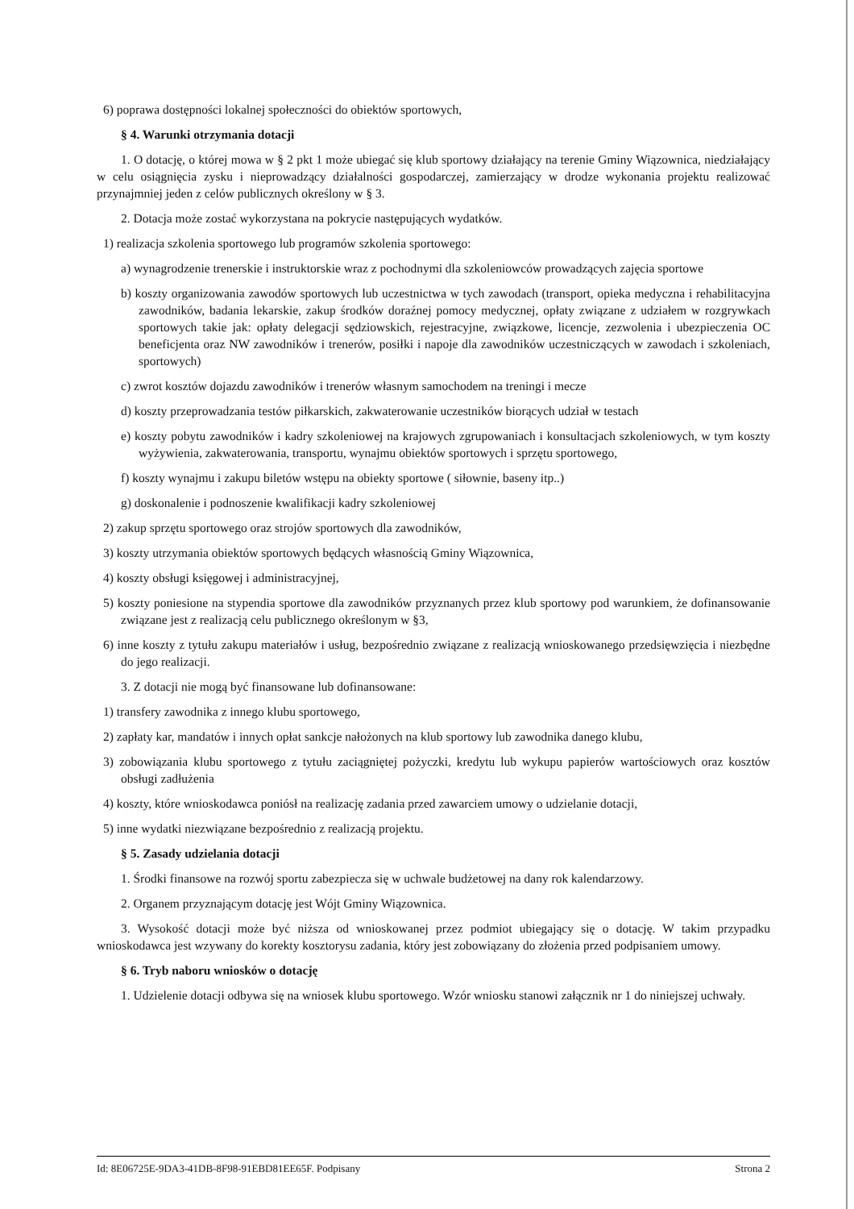6) poprawa dostępności lokalnej społeczności do obiektów sportowych,
§ 4. Warunki otrzymania dotacji
1. O dotację, o której mowa w § 2 pkt 1 może ubiegać się klub sportowy działający na terenie Gminy Wiązownica, niedziałający w celu osiągnięcia zysku i nieprowadzący działalności gospodarczej, zamierzający w drodze wykonania projektu realizować przynajmniej jeden z celów publicznych określony w § 3.
2. Dotacja może zostać wykorzystana na pokrycie następujących wydatków.
1) realizacja szkolenia sportowego lub programów szkolenia sportowego:
a) wynagrodzenie trenerskie i instruktorskie wraz z pochodnymi dla szkoleniowców prowadzących zajęcia sportowe
b) koszty organizowania zawodów sportowych lub uczestnictwa w tych zawodach (transport, opieka medyczna i rehabilitacyjna zawodników, badania lekarskie, zakup środków doraźnej pomocy medycznej, opłaty związane z udziałem w rozgrywkach sportowych takie jak: opłaty delegacji sędziowskich, rejestracyjne, związkowe, licencje, zezwolenia i ubezpieczenia OC beneficjenta oraz NW zawodników i trenerów, posiłki i napoje dla zawodników uczestniczących w zawodach i szkoleniach, sportowych)
c) zwrot kosztów dojazdu zawodników i trenerów własnym samochodem na treningi i mecze
d) koszty przeprowadzania testów piłkarskich, zakwaterowanie uczestników biorących udział w testach
e) koszty pobytu zawodników i kadry szkoleniowej na krajowych zgrupowaniach i konsultacjach szkoleniowych, w tym koszty wyżywienia, zakwaterowania, transportu, wynajmu obiektów sportowych i sprzętu sportowego,
f) koszty wynajmu i zakupu biletów wstępu na obiekty sportowe ( siłownie, baseny itp..)
g) doskonalenie i podnoszenie kwalifikacji kadry szkoleniowej
2) zakup sprzętu sportowego oraz strojów sportowych dla zawodników,
3) koszty utrzymania obiektów sportowych będących własnością Gminy Wiązownica,
4) koszty obsługi księgowej i administracyjnej,
5) koszty poniesione na stypendia sportowe dla zawodników przyznanych przez klub sportowy pod warunkiem, że dofinansowanie związane jest z realizacją celu publicznego określonym w §3,
6) inne koszty z tytułu zakupu materiałów i usług, bezpośrednio związane z realizacją wnioskowanego przedsięwzięcia i niezbędne do jego realizacji.
3. Z dotacji nie mogą być finansowane lub dofinansowane:
1) transfery zawodnika z innego klubu sportowego,
2) zapłaty kar, mandatów i innych opłat sankcje nałożonych na klub sportowy lub zawodnika danego klubu,
3) zobowiązania klubu sportowego z tytułu zaciągniętej pożyczki, kredytu lub wykupu papierów wartościowych oraz kosztów obsługi zadłużenia
4) koszty, które wnioskodawca poniósł na realizację zadania przed zawarciem umowy o udzielanie dotacji,
5) inne wydatki niezwiązane bezpośrednio z realizacją projektu.
§ 5. Zasady udzielania dotacji
1. Środki finansowe na rozwój sportu zabezpiecza się w uchwale budżetowej na dany rok kalendarzowy.
2. Organem przyznającym dotację jest Wójt Gminy Wiązownica.
3. Wysokość dotacji może być niższa od wnioskowanej przez podmiot ubiegający się o dotację. W takim przypadku wnioskodawca jest wzywany do korekty kosztorysu zadania, który jest zobowiązany do złożenia przed podpisaniem umowy.
§ 6. Tryb naboru wniosków o dotację
1. Udzielenie dotacji odbywa się na wniosek klubu sportowego. Wzór wniosku stanowi załącznik nr 1 do niniejszej uchwały.
Id: 8E06725E-9DA3-41DB-8F98-91EBD81EE65F. Podpisany Strona 2